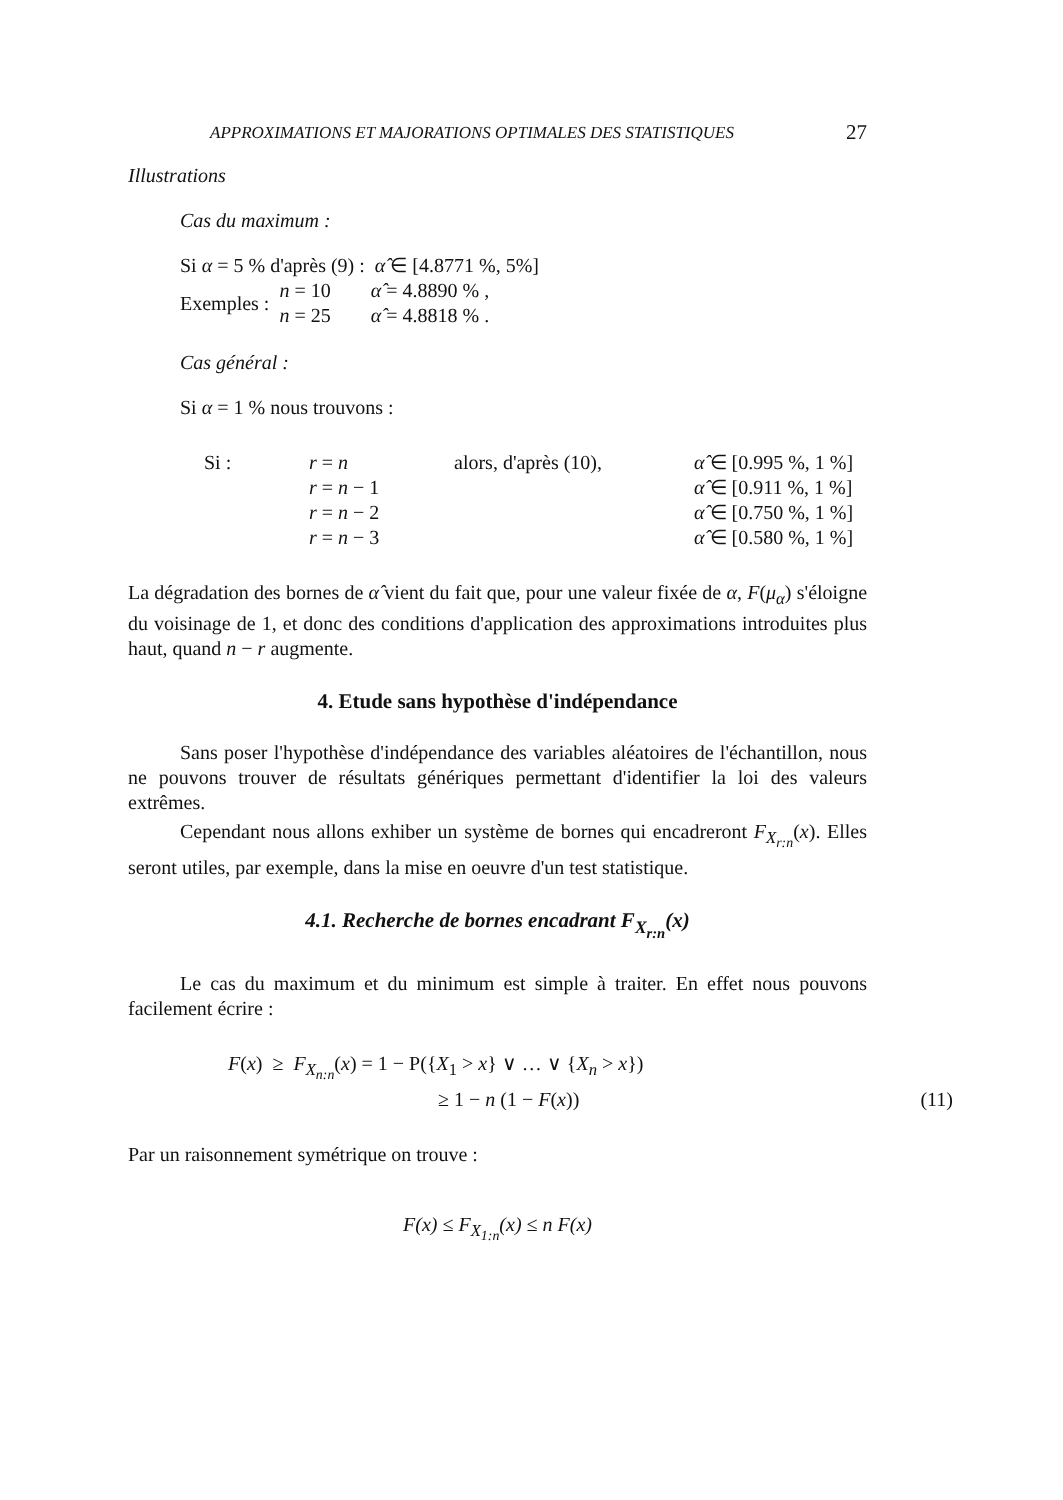APPROXIMATIONS ET MAJORATIONS OPTIMALES DES STATISTIQUES 27
Illustrations
Cas du maximum :
Si α = 5 % d'après (9) : α̂ ∈ [4.8771 %, 5%]
| Exemples : | n = 10 | α̂ = 4.8890 % , |
| | n = 25 | α̂ = 4.8818 % . |
Cas général :
Si α = 1 % nous trouvons :
| Si : | r = n | alors, d'après (10), | α̂ ∈ [0.995 %, 1 %] |
| | r = n − 1 | | α̂ ∈ [0.911 %, 1 %] |
| | r = n − 2 | | α̂ ∈ [0.750 %, 1 %] |
| | r = n − 3 | | α̂ ∈ [0.580 %, 1 %] |
La dégradation des bornes de α̂ vient du fait que, pour une valeur fixée de α, F(μ<sub>α</sub>) s'éloigne du voisinage de 1, et donc des conditions d'application des approximations introduites plus haut, quand n − r augmente.
4. Etude sans hypothèse d'indépendance
Sans poser l'hypothèse d'indépendance des variables aléatoires de l'échantillon, nous ne pouvons trouver de résultats génériques permettant d'identifier la loi des valeurs extrêmes.
Cependant nous allons exhiber un système de bornes qui encadreront F<sub>X<sub>r:n</sub></sub>(x). Elles seront utiles, par exemple, dans la mise en oeuvre d'un test statistique.
4.1. Recherche de bornes encadrant F<sub>X<sub>r:n</sub></sub>(x)
Le cas du maximum et du minimum est simple à traiter. En effet nous pouvons facilement écrire :
| F ( x ) ≥ F<sub>X<sub>n:n</sub></sub> ( x ) = 1 − P({ X<sub>1</sub> > x } ∨ … ∨ { X<sub>n</sub> > x }) | |
| ≥ 1 − n (1 − F ( x )) | (11) |
Par un raisonnement symétrique on trouve :
F(x) ≤ F<sub>X<sub>1:n</sub></sub>(x) ≤ n F(x)